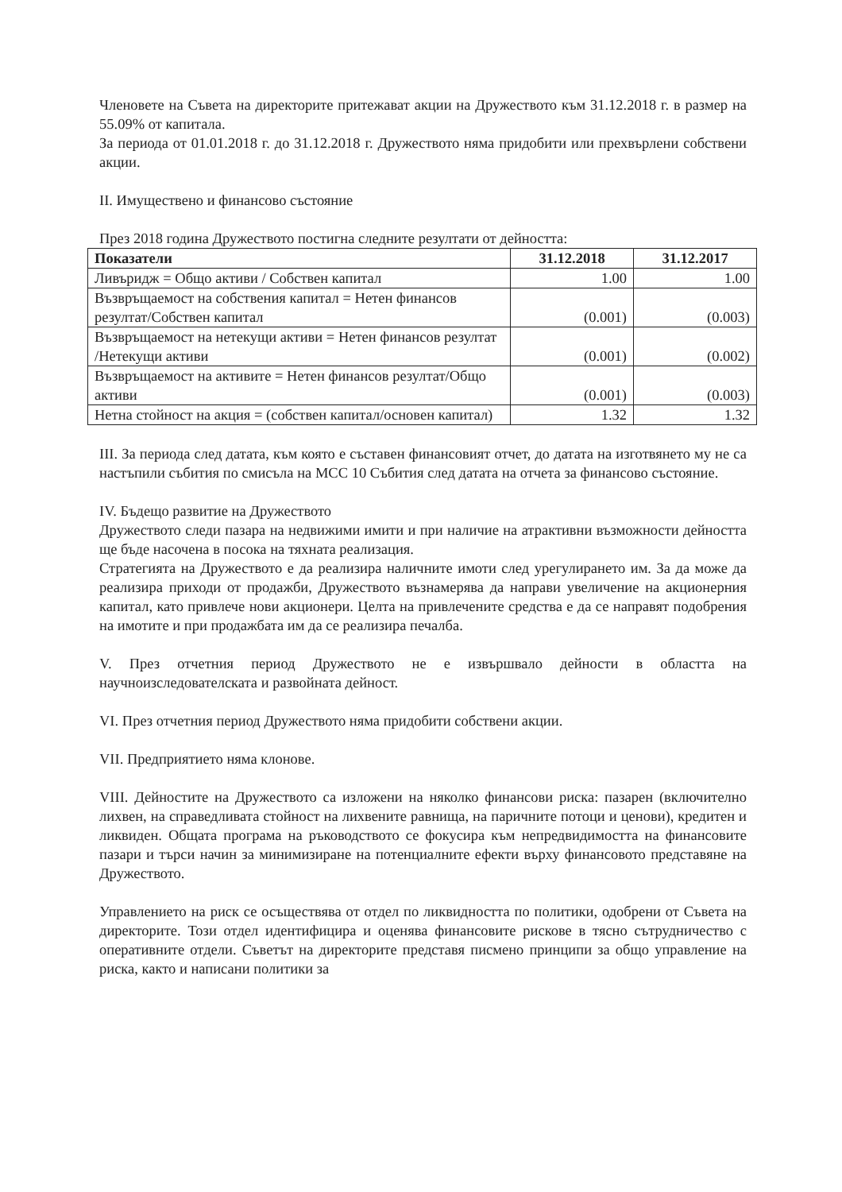Членовете на Съвета на директорите притежават акции на Дружеството към 31.12.2018 г. в размер на 55.09% от капитала.
За периода от 01.01.2018 г. до 31.12.2018 г. Дружеството няма придобити или прехвърлени собствени акции.
II. Имуществено и финансово състояние
През 2018 година Дружеството постигна следните резултати от дейността:
| Показатели | 31.12.2018 | 31.12.2017 |
| --- | --- | --- |
| Ливъридж = Общо активи / Собствен капитал | 1.00 | 1.00 |
| Възвръщаемост на собствения капитал = Нетен финансов резултат/Собствен капитал | (0.001) | (0.003) |
| Възвръщаемост на нетекущи активи = Нетен финансов резултат /Нетекущи активи | (0.001) | (0.002) |
| Възвръщаемост на активите = Нетен финансов резултат/Общо активи | (0.001) | (0.003) |
| Нетна стойност на акция = (собствен капитал/основен капитал) | 1.32 | 1.32 |
III. За периода след датата, към която е съставен финансовият отчет, до датата на изготвянето му не са настъпили събития по смисъла на МСС 10 Събития след датата на отчета за финансово състояние.
IV. Бъдещо развитие на Дружеството
Дружеството следи пазара на недвижими имити и при наличие на атрактивни възможности дейността ще бъде насочена в посока на тяхната реализация.
Стратегията на Дружеството е да реализира наличните имоти след урегулирането им. За да може да реализира приходи от продажби, Дружеството възнамерява да направи увеличение на акционерния капитал, като привлече нови акционери. Целта на привлечените средства е да се направят подобрения на имотите и при продажбата им да се реализира печалба.
V. През отчетния период Дружеството не е извършвало дейности в областта на научноизследователската и развойната дейност.
VI. През отчетния период Дружеството няма придобити собствени акции.
VII. Предприятието няма клонове.
VIII. Дейностите на Дружеството са изложени на няколко финансови риска: пазарен (включително лихвен, на справедливата стойност на лихвените равнища, на паричните потоци и ценови), кредитен и ликвиден. Общата програма на ръководството се фокусира към непредвидимостта на финансовите пазари и търси начин за минимизиране на потенциалните ефекти върху финансовото представяне на Дружеството.
Управлението на риск се осъществява от отдел по ликвидността по политики, одобрени от Съвета на директорите. Този отдел идентифицира и оценява финансовите рискове в тясно сътрудничество с оперативните отдели. Съветът на директорите представя писмено принципи за общо управление на риска, както и написани политики за